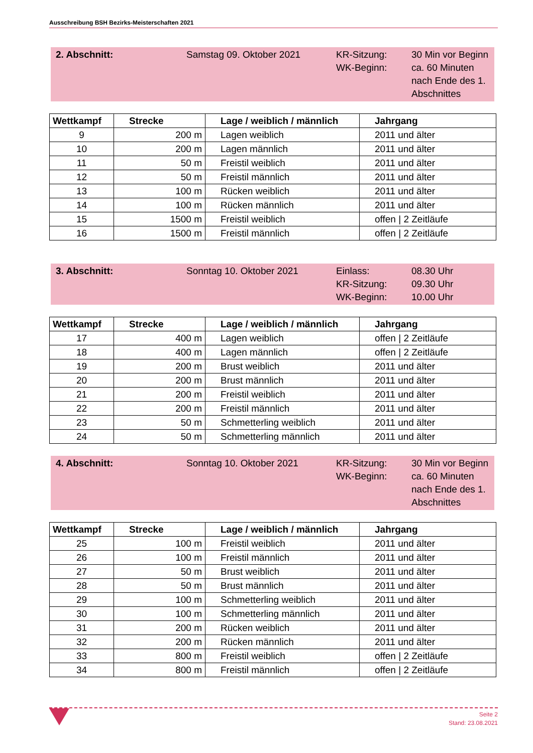Ausschreibung BSH Bezirks-Meisterschaften 2021
2. Abschnitt: Samstag 09. Oktober 2021 KR-Sitzung:
WK-Beginn:
30 Min vor Beginn
ca. 60 Minuten
nach Ende des 1.
Abschnittes
| Wettkampf | Strecke | Lage / weiblich / männlich | Jahrgang |
| --- | --- | --- | --- |
| 9 | 200 m | Lagen weiblich | 2011 und älter |
| 10 | 200 m | Lagen männlich | 2011 und älter |
| 11 | 50 m | Freistil weiblich | 2011 und älter |
| 12 | 50 m | Freistil männlich | 2011 und älter |
| 13 | 100 m | Rücken weiblich | 2011 und älter |
| 14 | 100 m | Rücken männlich | 2011 und älter |
| 15 | 1500 m | Freistil weiblich | offen / 2 Zeitläufe |
| 16 | 1500 m | Freistil männlich | offen / 2 Zeitläufe |
3. Abschnitt: Sonntag 10. Oktober 2021 Einlass:
KR-Sitzung:
WK-Beginn:
08.30 Uhr
09.30 Uhr
10.00 Uhr
| Wettkampf | Strecke | Lage / weiblich / männlich | Jahrgang |
| --- | --- | --- | --- |
| 17 | 400 m | Lagen weiblich | offen / 2 Zeitläufe |
| 18 | 400 m | Lagen männlich | offen / 2 Zeitläufe |
| 19 | 200 m | Brust weiblich | 2011 und älter |
| 20 | 200 m | Brust männlich | 2011 und älter |
| 21 | 200 m | Freistil weiblich | 2011 und älter |
| 22 | 200 m | Freistil männlich | 2011 und älter |
| 23 | 50 m | Schmetterling weiblich | 2011 und älter |
| 24 | 50 m | Schmetterling männlich | 2011 und älter |
4. Abschnitt: Sonntag 10. Oktober 2021 KR-Sitzung:
WK-Beginn:
30 Min vor Beginn
ca. 60 Minuten
nach Ende des 1.
Abschnittes
| Wettkampf | Strecke | Lage / weiblich / männlich | Jahrgang |
| --- | --- | --- | --- |
| 25 | 100 m | Freistil weiblich | 2011 und älter |
| 26 | 100 m | Freistil männlich | 2011 und älter |
| 27 | 50 m | Brust weiblich | 2011 und älter |
| 28 | 50 m | Brust männlich | 2011 und älter |
| 29 | 100 m | Schmetterling weiblich | 2011 und älter |
| 30 | 100 m | Schmetterling männlich | 2011 und älter |
| 31 | 200 m | Rücken weiblich | 2011 und älter |
| 32 | 200 m | Rücken männlich | 2011 und älter |
| 33 | 800 m | Freistil weiblich | offen / 2 Zeitläufe |
| 34 | 800 m | Freistil männlich | offen / 2 Zeitläufe |
Seite 2
Stand: 23.08.2021